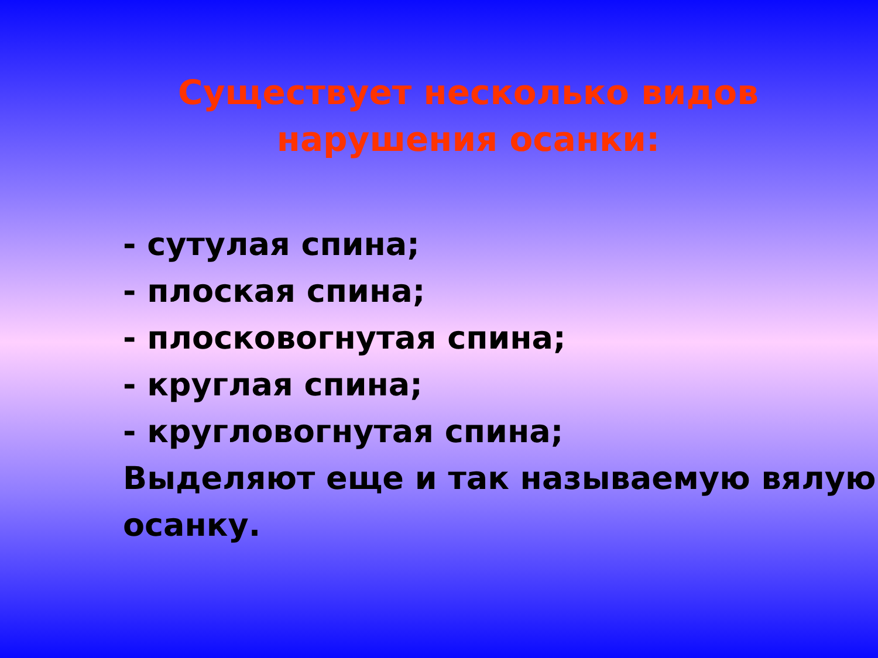Существует несколько видов
нарушения осанки:
- сутулая спина;
- плоская спина;
- плосковогнутая спина;
- круглая спина;
- кругловогнутая спина;
Выделяют еще и так называемую вялую осанку.